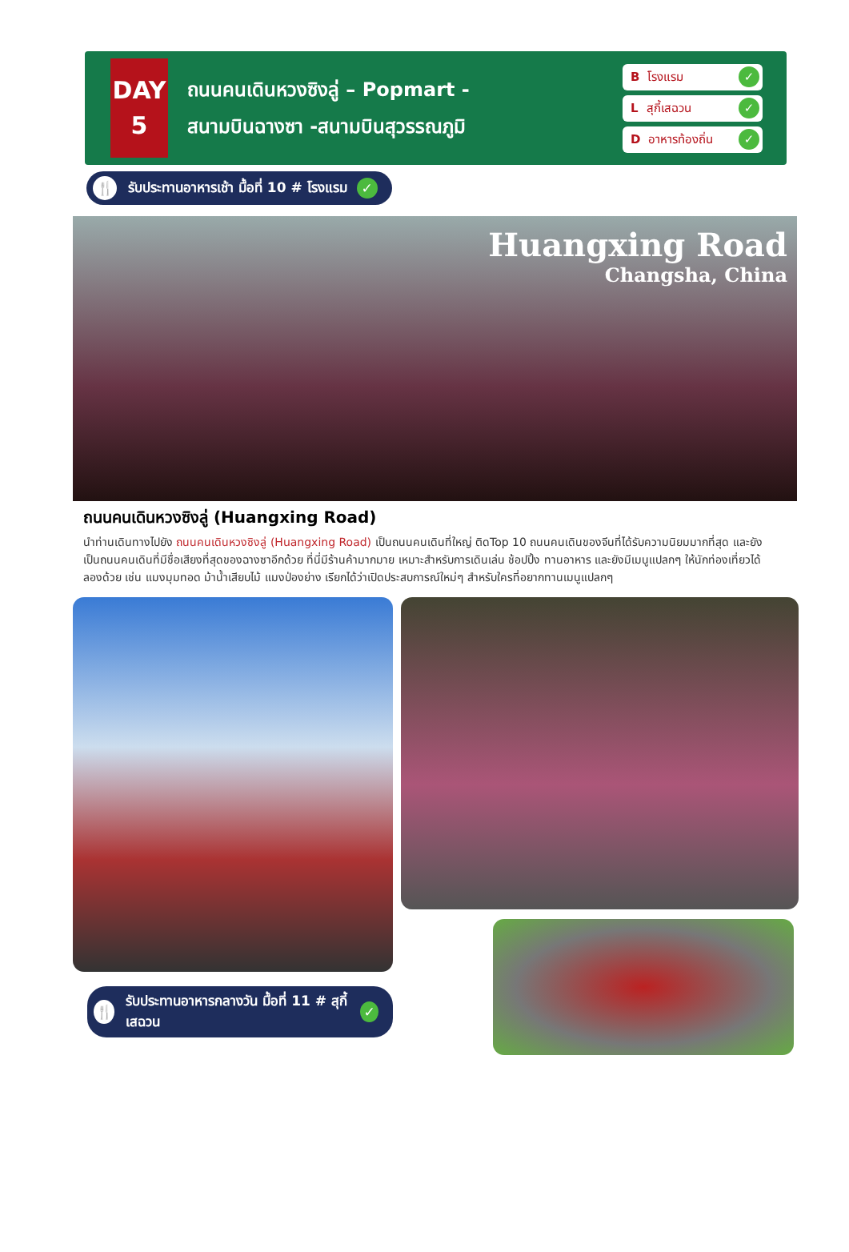DAY
5
ถนนคนเดินหวงซิงลู่ – Popmart -
สนามบินฉางซา -สนามบินสุวรรณภูมิ
Bโรงแรม ✓
Lสุกี้เสฉวน ✓
Dอาหารท้องถิ่น ✓
🍴 รับประทานอาหารเช้า มื้อที่ 10 # โรงแรม ✓
Huangxing Road
Changsha, China
ถนนคนเดินหวงซิงลู่ (Huangxing Road)
นำท่านเดินทางไปยัง ถนนคนเดินหวงซิงลู่ (Huangxing Road) เป็นถนนคนเดินที่ใหญ่ ติดTop 10 ถนนคนเดินของจีนที่ได้รับความนิยมมากที่สุด และยังเป็นถนนคนเดินที่มีชื่อเสียงที่สุดของฉางซาอีกด้วย ที่นี่มีร้านค้ามากมาย เหมาะสำหรับการเดินเล่น ช้อปปิ้ง ทานอาหาร และยังมีเมนูแปลกๆ ให้นักท่องเที่ยวได้ลองด้วย เช่น แมงมุมทอด ม้าน้ำเสียบไม้ แมงป่องย่าง เรียกได้ว่าเปิดประสบการณ์ใหม่ๆ สำหรับใครที่อยากทานเมนูแปลกๆ
🍴 รับประทานอาหารกลางวัน มื้อที่ 11 # สุกี้เสฉวน ✓